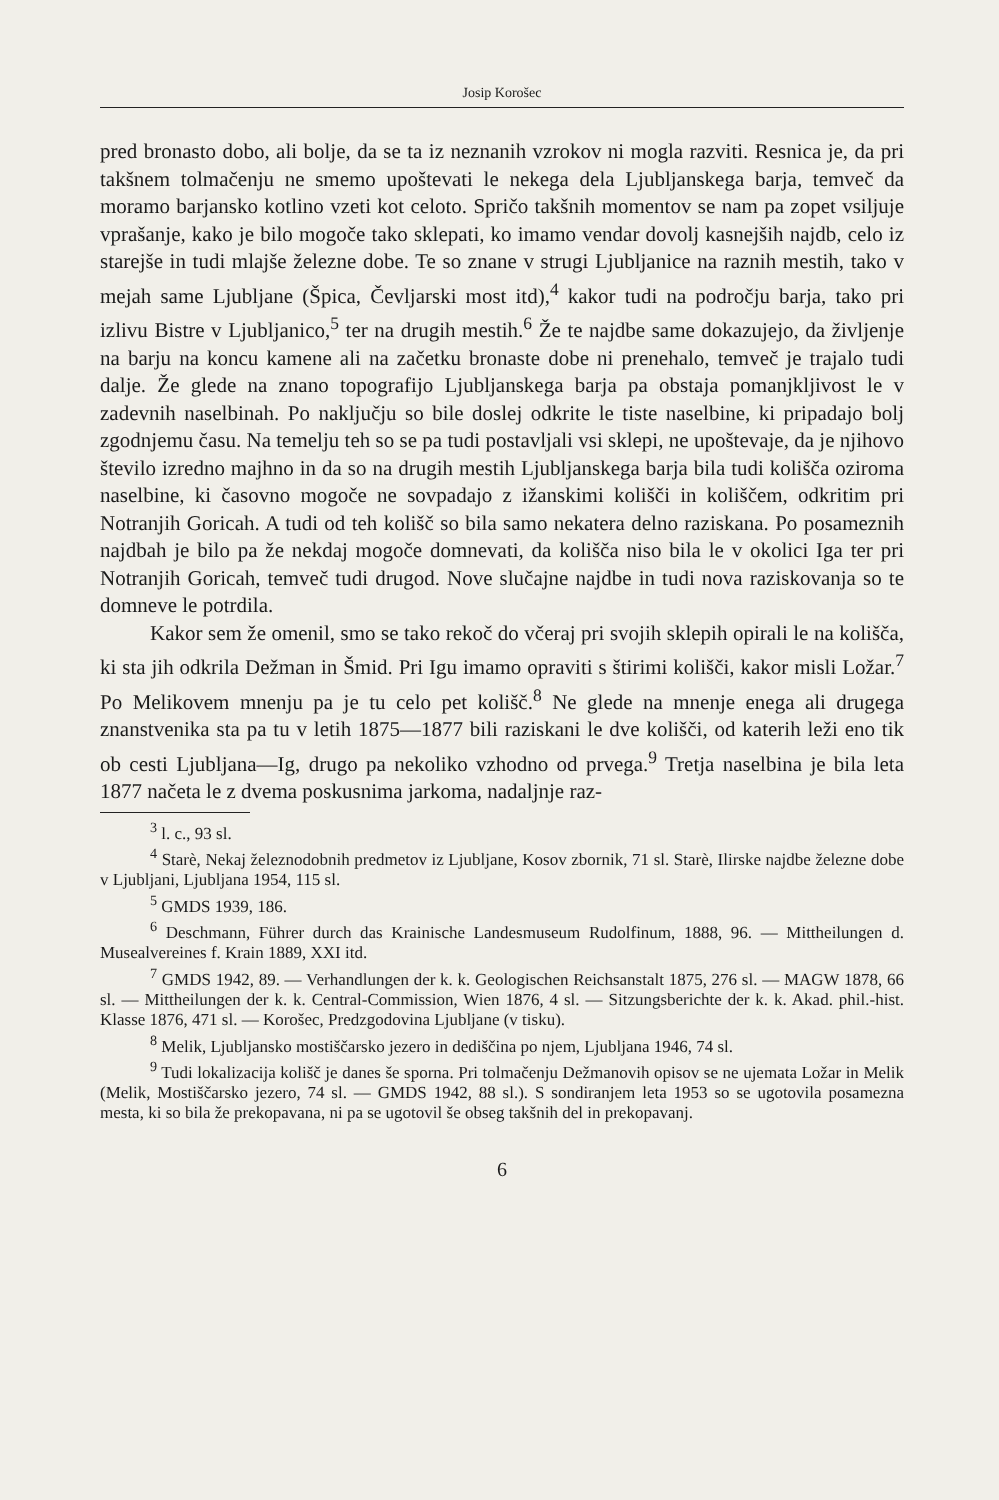Josip Korošec
pred bronasto dobo, ali bolje, da se ta iz neznanih vzrokov ni mogla razviti. Resnica je, da pri takšnem tolmačenju ne smemo upoštevati le nekega dela Ljubljanskega barja, temveč da moramo barjansko kotlino vzeti kot celoto. Spričo takšnih momentov se nam pa zopet vsiljuje vprašanje, kako je bilo mogoče tako sklepati, ko imamo vendar dovolj kasnejših najdb, celo iz starejše in tudi mlajše železne dobe. Te so znane v strugi Ljubljanice na raznih mestih, tako v mejah same Ljubljane (Špica, Čevljarski most itd),<sup>4</sup> kakor tudi na področju barja, tako pri izlivu Bistre v Ljubljanico,<sup>5</sup> ter na drugih mestih.<sup>6</sup> Že te najdbe same dokazujejo, da življenje na barju na koncu kamene ali na začetku bronaste dobe ni prenehalo, temveč je trajalo tudi dalje. Že glede na znano topografijo Ljubljanskega barja pa obstaja pomanjkljivost le v zadevnih naselbinah. Po naključju so bile doslej odkrite le tiste naselbine, ki pripadajo bolj zgodnjemu času. Na temelju teh so se pa tudi postavljali vsi sklepi, ne upoštevaje, da je njihovo število izredno majhno in da so na drugih mestih Ljubljanskega barja bila tudi kolišča oziroma naselbine, ki časovno mogoče ne sovpadajo z ižanskimi kolišči in koliščem, odkritim pri Notranjih Goricah. A tudi od teh kolišč so bila samo nekatera delno raziskana. Po posameznih najdbah je bilo pa že nekdaj mogoče domnevati, da kolišča niso bila le v okolici Iga ter pri Notranjih Goricah, temveč tudi drugod. Nove slučajne najdbe in tudi nova raziskovanja so te domneve le potrdila.
Kakor sem že omenil, smo se tako rekoč do včeraj pri svojih sklepih opirali le na kolišča, ki sta jih odkrila Dežman in Šmid. Pri Igu imamo opraviti s štirimi kolišči, kakor misli Ložar.<sup>7</sup> Po Melikovem mnenju pa je tu celo pet kolišč.<sup>8</sup> Ne glede na mnenje enega ali drugega znanstvenika sta pa tu v letih 1875—1877 bili raziskani le dve kolišči, od katerih leži eno tik ob cesti Ljubljana—Ig, drugo pa nekoliko vzhodno od prvega.<sup>9</sup> Tretja naselbina je bila leta 1877 načeta le z dvema poskusnima jarkoma, nadaljnje raz-
<sup>3</sup> l. c., 93 sl.
<sup>4</sup> Starè, Nekaj železnodobnih predmetov iz Ljubljane, Kosov zbornik, 71 sl. Starè, Ilirske najdbe železne dobe v Ljubljani, Ljubljana 1954, 115 sl.
<sup>5</sup> GMDS 1939, 186.
<sup>6</sup> Deschmann, Führer durch das Krainische Landesmuseum Rudolfinum, 1888, 96. — Mittheilungen d. Musealvereines f. Krain 1889, XXI itd.
<sup>7</sup> GMDS 1942, 89. — Verhandlungen der k. k. Geologischen Reichsanstalt 1875, 276 sl. — MAGW 1878, 66 sl. — Mittheilungen der k. k. Central-Commission, Wien 1876, 4 sl. — Sitzungsberichte der k. k. Akad. phil.-hist. Klasse 1876, 471 sl. — Korošec, Predzgodovina Ljubljane (v tisku).
<sup>8</sup> Melik, Ljubljansko mostiščarsko jezero in dediščina po njem, Ljubljana 1946, 74 sl.
<sup>9</sup> Tudi lokalizacija kolišč je danes še sporna. Pri tolmačenju Dežmanovih opisov se ne ujemata Ložar in Melik (Melik, Mostiščarsko jezero, 74 sl. — GMDS 1942, 88 sl.). S sondiranjem leta 1953 so se ugotovila posamezna mesta, ki so bila že prekopavana, ni pa se ugotovil še obseg takšnih del in prekopavanj.
6